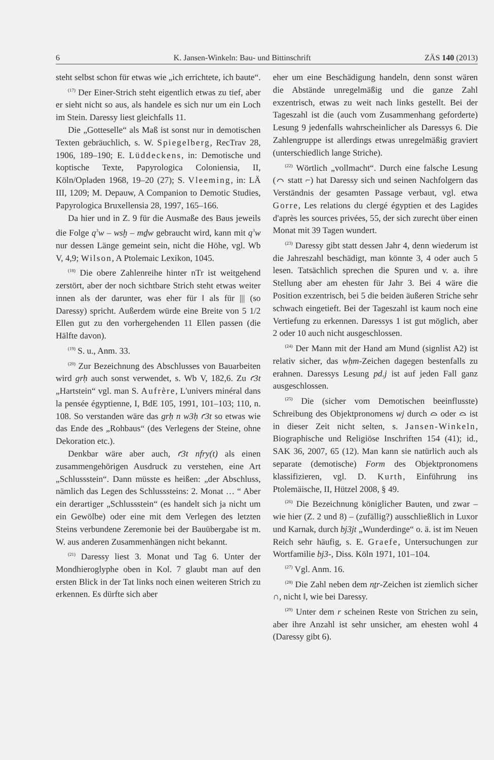6 K. Jansen-Winkeln: Bau- und Bittinschrift ZÄS 140 (2013)
steht selbst schon für etwas wie „ich errichtete, ich baute“.
<sup>(17)</sup> Der Einer-Strich steht eigentlich etwas zu tief, aber er sieht nicht so aus, als handele es sich nur um ein Loch im Stein. Daressy liest gleichfalls 11.
Die „Gotteselle“ als Maß ist sonst nur in demotischen Texten gebräuchlich, s. W. Spiegelberg, RecTrav 28, 1906, 189–190; E. Lüddeckens, in: Demotische und koptische Texte, Papyrologica Coloniensia, II, Köln/Opladen 1968, 19–20 (27); S. Vleeming, in: LÄ III, 1209; M. Depauw, A Companion to Demotic Studies, Papyrologica Bruxellensia 28, 1997, 165–166.
Da hier und in Z. 9 für die Ausmaße des Baus jeweils die Folge q<sup>3</sup>w – wsḫ – mḏw gebraucht wird, kann mit q<sup>3</sup>w nur dessen Länge gemeint sein, nicht die Höhe, vgl. Wb V, 4,9; Wilson, A Ptolemaic Lexikon, 1045.
<sup>(18)</sup> Die obere Zahlenreihe hinter nTr ist weitgehend zerstört, aber der noch sichtbare Strich steht etwas weiter innen als der darunter, was eher für ‖ als für ||| (so Daressy) spricht. Außerdem würde eine Breite von 5 1/2 Ellen gut zu den vorhergehenden 11 Ellen passen (die Hälfte davon).
<sup>(19)</sup> S. u., Anm. 33.
<sup>(20)</sup> Zur Bezeichnung des Abschlusses von Bauarbeiten wird grḥ auch sonst verwendet, s. Wb V, 182,6. Zu ꜥ3t „Hartstein“ vgl. man S. Aufrère, L'univers minéral dans la pensée égyptienne, I, BdE 105, 1991, 101–103; 110, n. 108. So verstanden wäre das grḥ n w3ḥ ꜥ3t so etwas wie das Ende des „Rohbaus“ (des Verlegens der Steine, ohne Dekoration etc.).
Denkbar wäre aber auch, ꜥ3t nfry(t) als einen zusammengehörigen Ausdruck zu verstehen, eine Art „Schlussstein“. Dann müsste es heißen: „der Abschluss, nämlich das Legen des Schlusssteins: 2. Monat … “ Aber ein derartiger „Schlussstein“ (es handelt sich ja nicht um ein Gewölbe) oder eine mit dem Verlegen des letzten Steins verbundene Zeremonie bei der Bauübergabe ist m. W. aus anderen Zusammenhängen nicht bekannt.
<sup>(21)</sup> Daressy liest 3. Monat und Tag 6. Unter der Mondhieroglyphe oben in Kol. 7 glaubt man auf den ersten Blick in der Tat links noch einen weiteren Strich zu erkennen. Es dürfte sich aber
eher um eine Beschädigung handeln, denn sonst wären die Abstände unregelmäßig und die ganze Zahl exzentrisch, etwas zu weit nach links gestellt. Bei der Tageszahl ist die (auch vom Zusammenhang geforderte) Lesung 9 jedenfalls wahrscheinlicher als Daressys 6. Die Zahlengruppe ist allerdings etwas unregelmäßig graviert (unterschiedlich lange Striche).
<sup>(22)</sup> Wörtlich „vollmacht“. Durch eine falsche Lesung (⌒ statt ⌐) hat Daressy sich und seinen Nachfolgern das Verständnis der gesamten Passage verbaut, vgl. etwa Gorre, Les relations du clergé égyptien et des Lagides d'après les sources privées, 55, der sich zurecht über einen Monat mit 39 Tagen wundert.
<sup>(23)</sup> Daressy gibt statt dessen Jahr 4, denn wiederum ist die Jahreszahl beschädigt, man könnte 3, 4 oder auch 5 lesen. Tatsächlich sprechen die Spuren und v. a. ihre Stellung aber am ehesten für Jahr 3. Bei 4 wäre die Position exzentrisch, bei 5 die beiden äußeren Striche sehr schwach eingetieft. Bei der Tageszahl ist kaum noch eine Vertiefung zu erkennen. Daressys 1 ist gut möglich, aber 2 oder 10 auch nicht ausgeschlossen.
<sup>(24)</sup> Der Mann mit der Hand am Mund (signlist A2) ist relativ sicher, das wḥm-Zeichen dagegen bestenfalls zu erahnen. Daressys Lesung pd.j ist auf jeden Fall ganz ausgeschlossen.
<sup>(25)</sup> Die (sicher vom Demotischen beeinflusste) Schreibung des Objektpronomens wj durch ⌓ oder ⌓ ist in dieser Zeit nicht selten, s. Jansen-Winkeln, Biographische und Religiöse Inschriften 154 (41); id., SAK 36, 2007, 65 (12). Man kann sie natürlich auch als separate (demotische) Form des Objektpronomens klassifizieren, vgl. D. Kurth, Einführung ins Ptolemäische, II, Hützel 2008, § 49.
<sup>(26)</sup> Die Bezeichnung königlicher Bauten, und zwar – wie hier (Z. 2 und 8) – (zufällig?) ausschließlich in Luxor und Karnak, durch bj3jt „Wunderdinge“ o. ä. ist im Neuen Reich sehr häufig, s. E. Graefe, Untersuchungen zur Wortfamilie bj3-, Diss. Köln 1971, 101–104.
<sup>(27)</sup> Vgl. Anm. 16.
<sup>(28)</sup> Die Zahl neben dem nṯr-Zeichen ist ziemlich sicher ∩, nicht ‖, wie bei Daressy.
<sup>(29)</sup> Unter dem r scheinen Reste von Strichen zu sein, aber ihre Anzahl ist sehr unsicher, am ehesten wohl 4 (Daressy gibt 6).